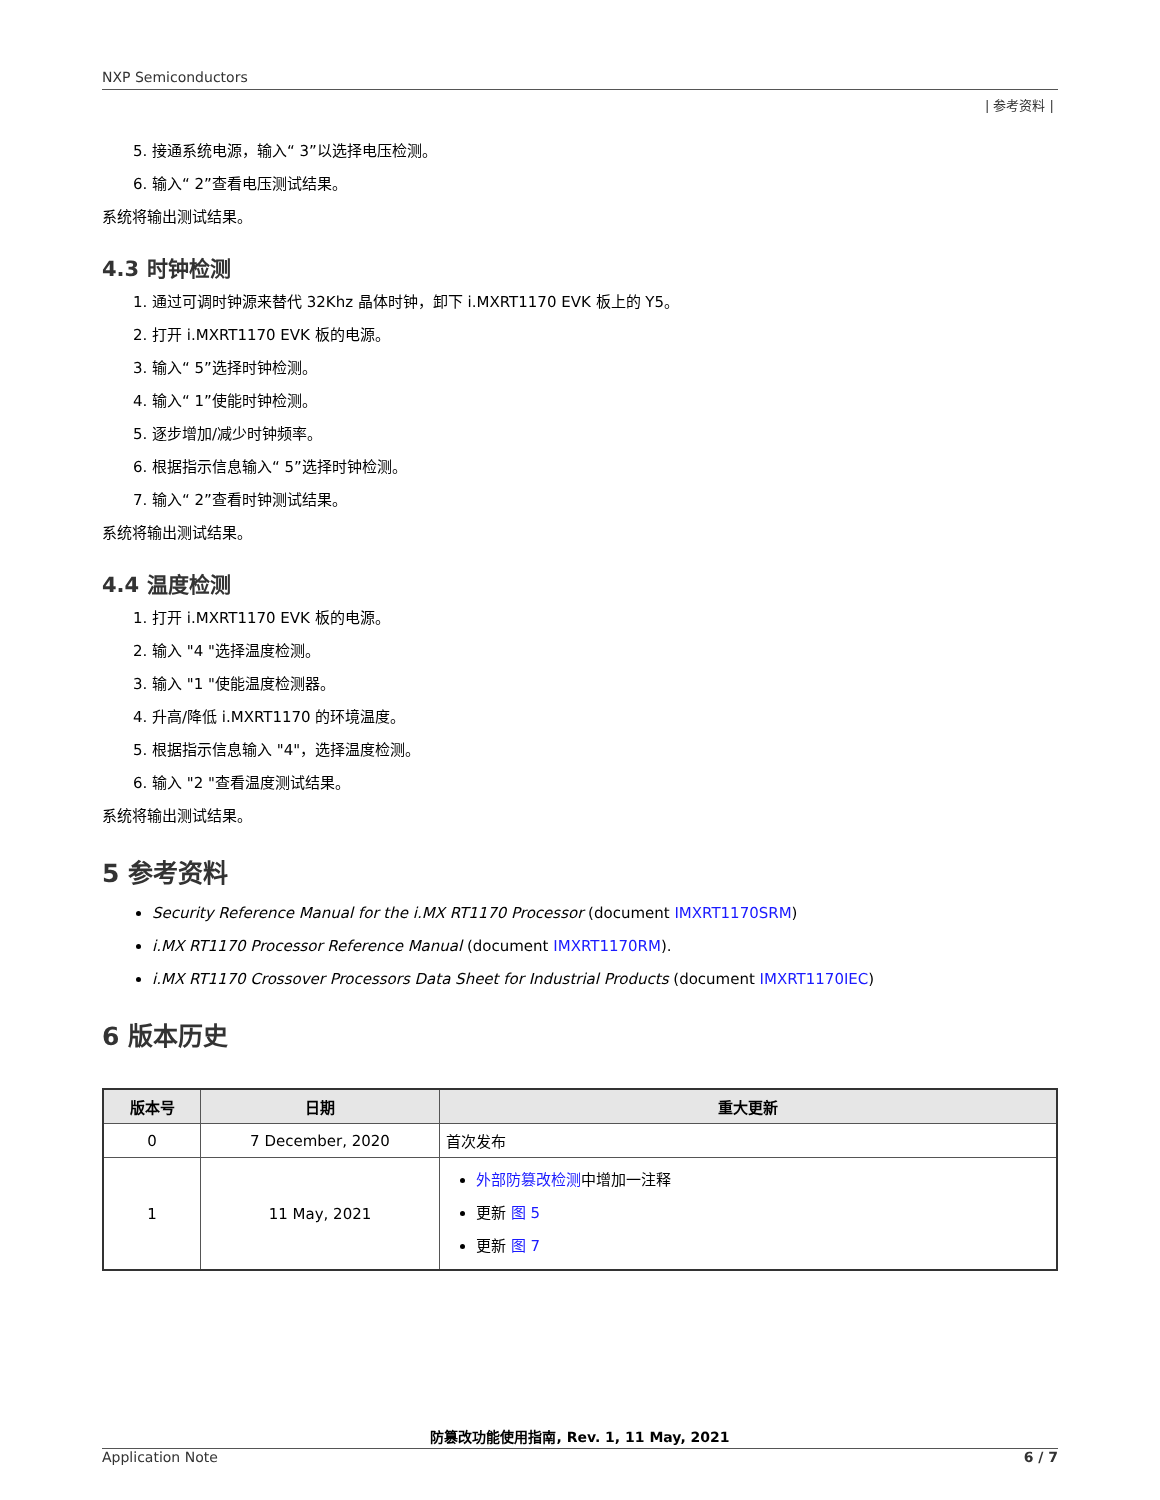NXP Semiconductors
| 参考资料 |
5. 接通系统电源，输入“ 3”以选择电压检测。
6. 输入“ 2”查看电压测试结果。
系统将输出测试结果。
4.3 时钟检测
1. 通过可调时钟源来替代 32Khz 晶体时钟，卸下 i.MXRT1170 EVK 板上的 Y5。
2. 打开 i.MXRT1170 EVK 板的电源。
3. 输入“ 5”选择时钟检测。
4. 输入“ 1”使能时钟检测。
5. 逐步增加/减少时钟频率。
6. 根据指示信息输入“ 5”选择时钟检测。
7. 输入“ 2”查看时钟测试结果。
系统将输出测试结果。
4.4 温度检测
1. 打开 i.MXRT1170 EVK 板的电源。
2. 输入 "4 "选择温度检测。
3. 输入 "1 "使能温度检测器。
4. 升高/降低 i.MXRT1170 的环境温度。
5. 根据指示信息输入 "4"，选择温度检测。
6. 输入 "2 "查看温度测试结果。
系统将输出测试结果。
5 参考资料
Security Reference Manual for the i.MX RT1170 Processor (document IMXRT1170SRM)
i.MX RT1170 Processor Reference Manual (document IMXRT1170RM).
i.MX RT1170 Crossover Processors Data Sheet for Industrial Products (document IMXRT1170IEC)
6 版本历史
| 版本号 | 日期 | 重大更新 |
| --- | --- | --- |
| 0 | 7 December, 2020 | 首次发布 |
| 1 | 11 May, 2021 | 外部防篡改检测 中增加一注释 更新 图 5 更新 图 7 |
防篡改功能使用指南, Rev. 1, 11 May, 2021
Application Note 6 / 7